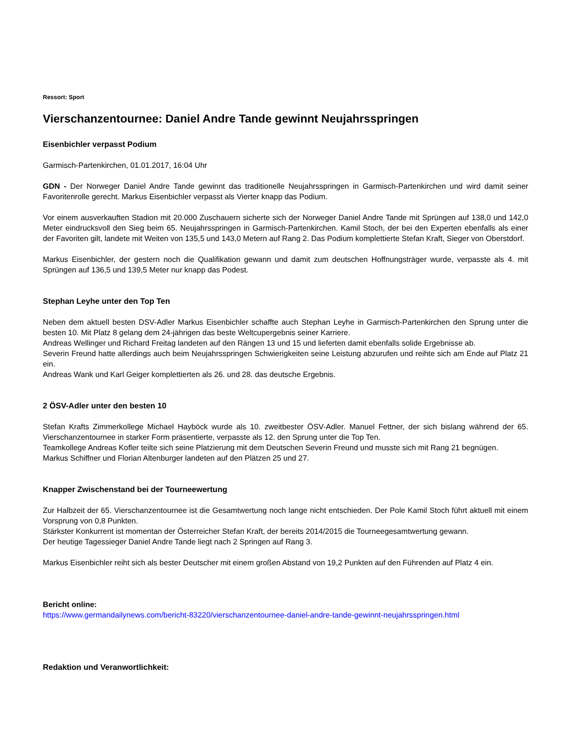Ressort: Sport
Vierschanzentournee: Daniel Andre Tande gewinnt Neujahrsspringen
Eisenbichler verpasst Podium
Garmisch-Partenkirchen, 01.01.2017, 16:04 Uhr
GDN - Der Norweger Daniel Andre Tande gewinnt das traditionelle Neujahrsspringen in Garmisch-Partenkirchen und wird damit seiner Favoritenrolle gerecht. Markus Eisenbichler verpasst als Vierter knapp das Podium.
Vor einem ausverkauften Stadion mit 20.000 Zuschauern sicherte sich der Norweger Daniel Andre Tande mit Sprüngen auf 138,0 und 142,0 Meter eindrucksvoll den Sieg beim 65. Neujahrsspringen in Garmisch-Partenkirchen. Kamil Stoch, der bei den Experten ebenfalls als einer der Favoriten gilt, landete mit Weiten von 135,5 und 143,0 Metern auf Rang 2. Das Podium komplettierte Stefan Kraft, Sieger von Oberstdorf.
Markus Eisenbichler, der gestern noch die Qualifikation gewann und damit zum deutschen Hoffnungsträger wurde, verpasste als 4. mit Sprüngen auf 136,5 und 139,5 Meter nur knapp das Podest.
Stephan Leyhe unter den Top Ten
Neben dem aktuell besten DSV-Adler Markus Eisenbichler schaffte auch Stephan Leyhe in Garmisch-Partenkirchen den Sprung unter die besten 10. Mit Platz 8 gelang dem 24-jährigen das beste Weltcupergebnis seiner Karriere.
Andreas Wellinger und Richard Freitag landeten auf den Rängen 13 und 15 und lieferten damit ebenfalls solide Ergebnisse ab.
Severin Freund hatte allerdings auch beim Neujahrsspringen Schwierigkeiten seine Leistung abzurufen und reihte sich am Ende auf Platz 21 ein.
Andreas Wank und Karl Geiger komplettierten als 26. und 28. das deutsche Ergebnis.
2 ÖSV-Adler unter den besten 10
Stefan Krafts Zimmerkollege Michael Hayböck wurde als 10. zweitbester ÖSV-Adler. Manuel Fettner, der sich bislang während der 65. Vierschanzentournee in starker Form präsentierte, verpasste als 12. den Sprung unter die Top Ten.
Teamkollege Andreas Kofler teilte sich seine Platzierung mit dem Deutschen Severin Freund und musste sich mit Rang 21 begnügen.
Markus Schiffner und Florian Altenburger landeten auf den Plätzen 25 und 27.
Knapper Zwischenstand bei der Tourneewertung
Zur Halbzeit der 65. Vierschanzentournee ist die Gesamtwertung noch lange nicht entschieden. Der Pole Kamil Stoch führt aktuell mit einem Vorsprung von 0,8 Punkten.
Stärkster Konkurrent ist momentan der Österreicher Stefan Kraft, der bereits 2014/2015 die Tourneegesamtwertung gewann.
Der heutige Tagessieger Daniel Andre Tande liegt nach 2 Springen auf Rang 3.
Markus Eisenbichler reiht sich als bester Deutscher mit einem großen Abstand von 19,2 Punkten auf den Führenden auf Platz 4 ein.
Bericht online:
https://www.germandailynews.com/bericht-83220/vierschanzentournee-daniel-andre-tande-gewinnt-neujahrsspringen.html
Redaktion und Veranwortlichkeit: